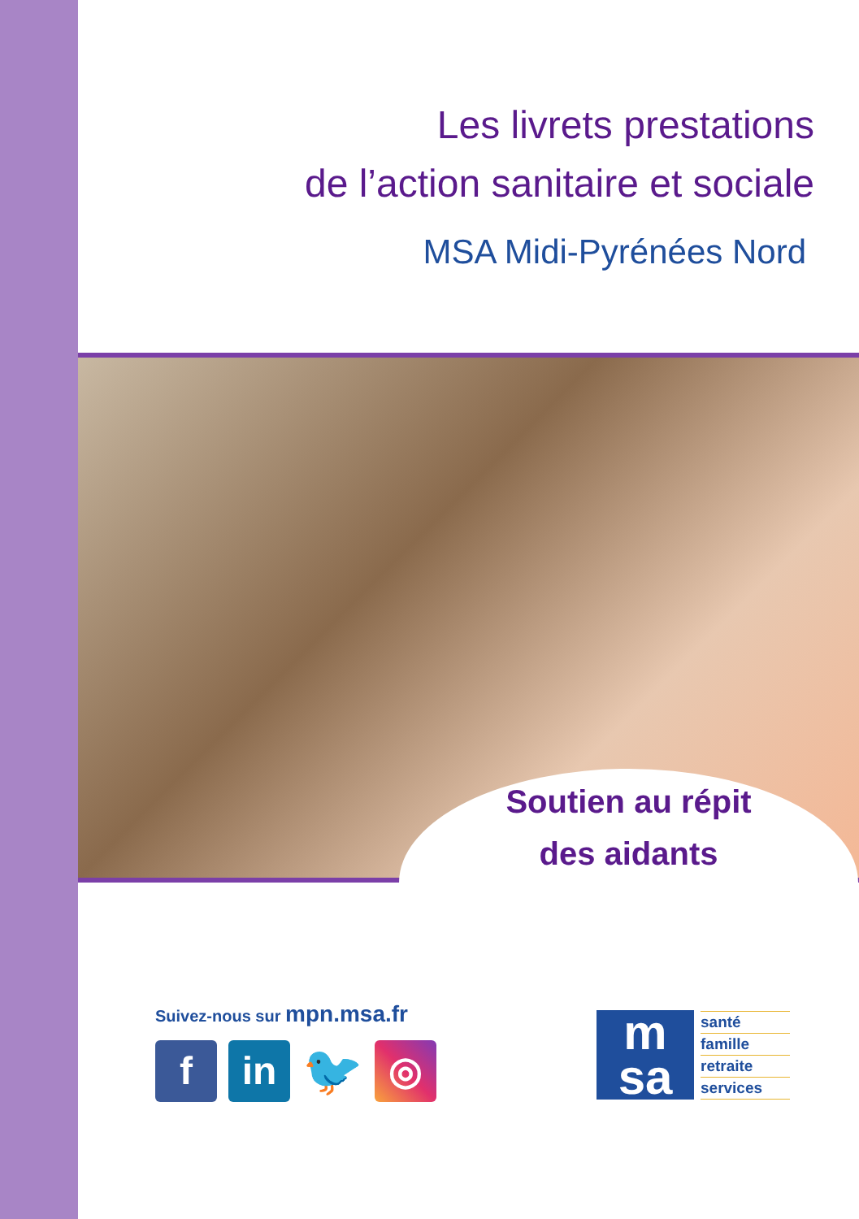Les livrets prestations
de l’action sanitaire et sociale
MSA Midi-Pyrénées Nord
Soutien au répit
des aidants
Suivez-nous sur mpn.msa.fr
f in
🐦
◎
m
sa
santé
famille
retraite
services